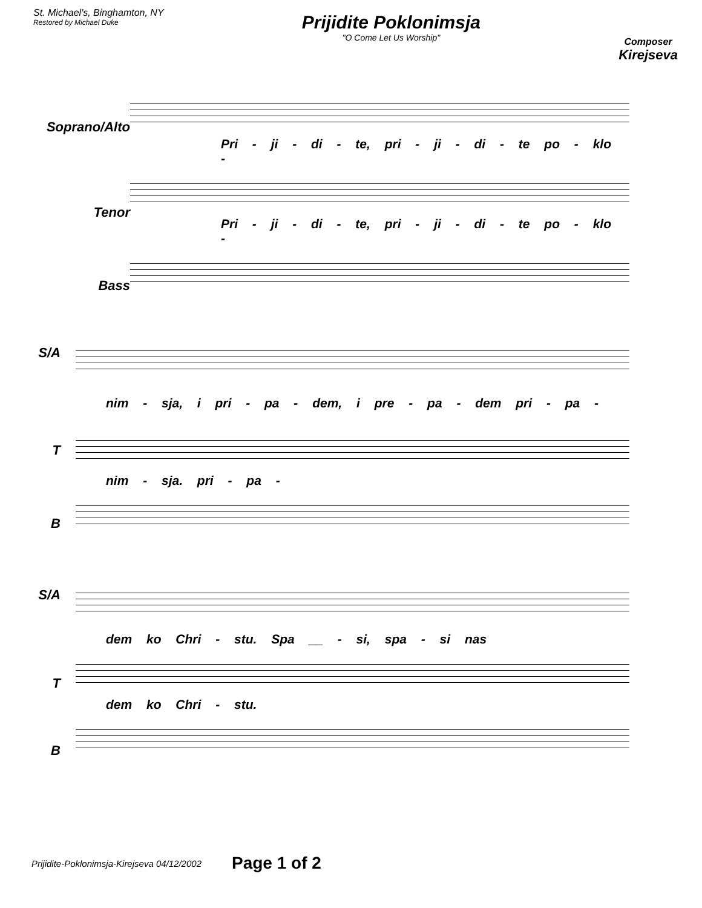St. Michael's, Binghamton, NY
Restored by Michael Duke
Prijidite Poklonimsja
"O Come Let Us Worship"
Composer
Kirejseva
Soprano/Alto
Tenor
Bass
Pri - ji - di - te, pri - ji - di - te po - klo -
Pri - ji - di - te, pri - ji - di - te po - klo -
S/A
T
B
nim - sja, i pri - pa - dem, i pre - pa - dem pri - pa -
nim - sja. pri - pa -
S/A
T
B
dem ko Chri - stu. Spa __ - si, spa - si nas
dem ko Chri - stu.
Prijidite-Poklonimsja-Kirejseva 04/12/2002 Page 1 of 2